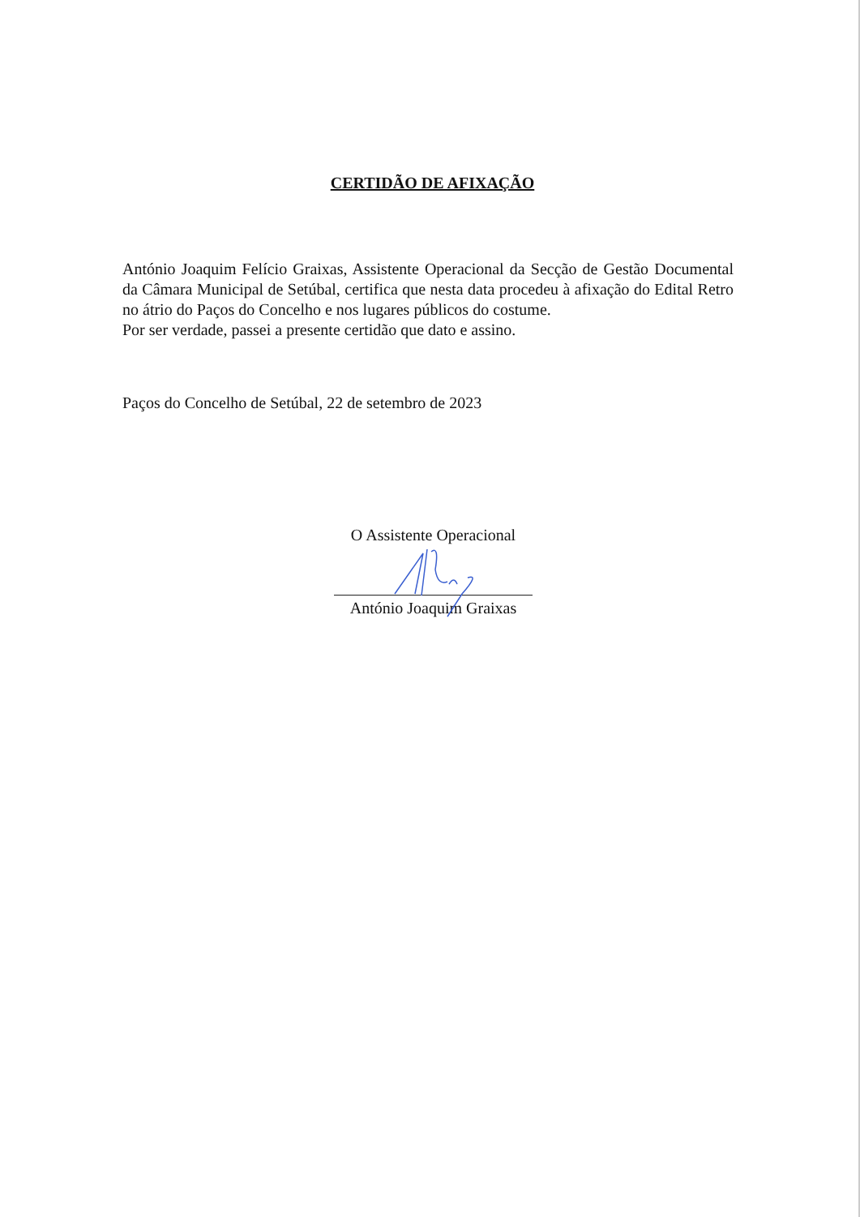CERTIDÃO DE AFIXAÇÃO
António Joaquim Felício Graixas, Assistente Operacional da Secção de Gestão Documental da Câmara Municipal de Setúbal, certifica que nesta data procedeu à afixação do Edital Retro no átrio do Paços do Concelho e nos lugares públicos do costume.
Por ser verdade, passei a presente certidão que dato e assino.
Paços do Concelho de Setúbal, 22 de setembro de 2023
O Assistente Operacional
António Joaquim Graixas